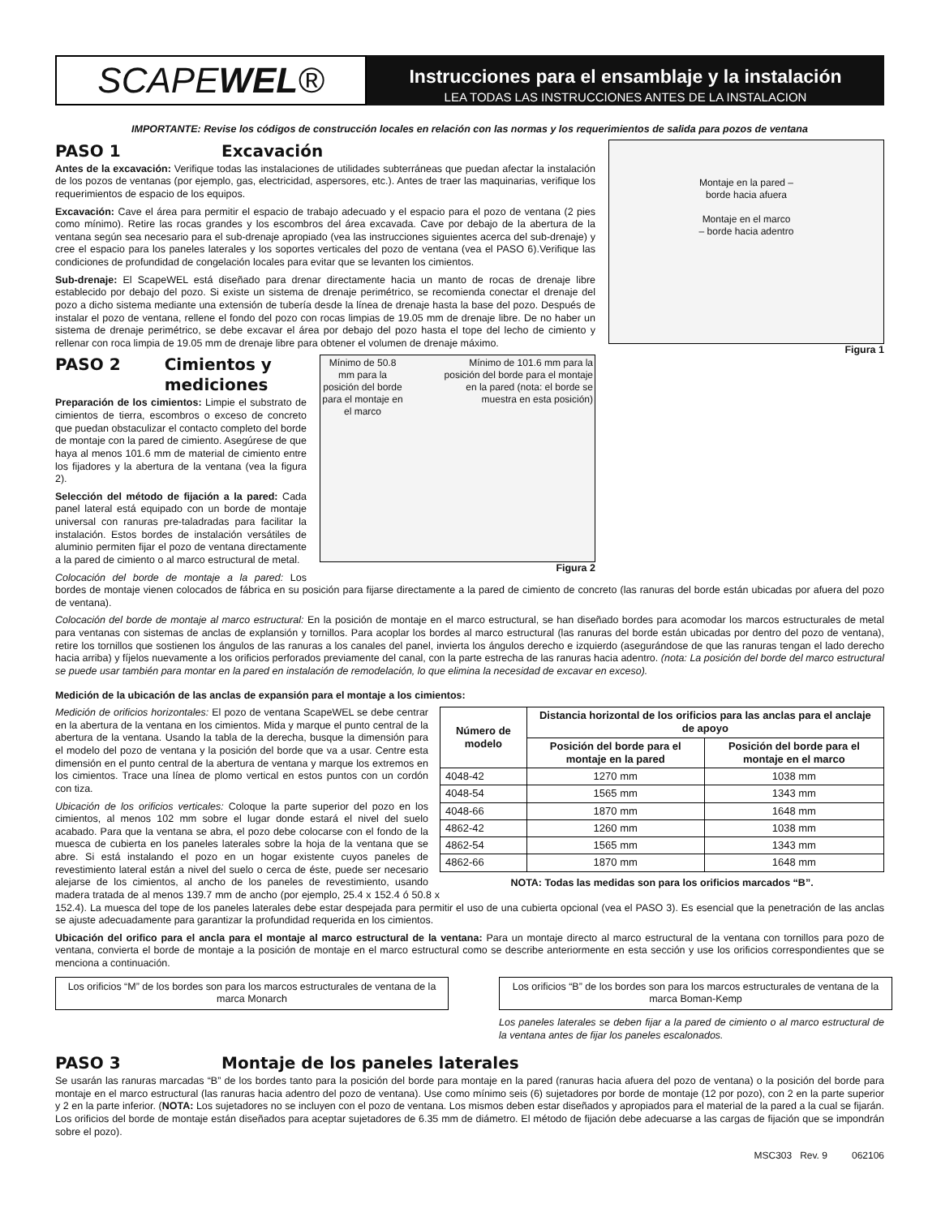SCAPEWEL®
Instrucciones para el ensamblaje y la instalación
LEA TODAS LAS INSTRUCCIONES ANTES DE LA INSTALACION
IMPORTANTE: Revise los códigos de construcción locales en relación con las normas y los requerimientos de salida para pozos de ventana
Montaje en la pared –
borde hacia afuera
Montaje en el marco
– borde hacia adentro
Figura 1
PASO 1 Excavación
Antes de la excavación: Verifique todas las instalaciones de utilidades subterráneas que puedan afectar la instalación de los pozos de ventanas (por ejemplo, gas, electricidad, aspersores, etc.). Antes de traer las maquinarias, verifique los requerimientos de espacio de los equipos.
Excavación: Cave el área para permitir el espacio de trabajo adecuado y el espacio para el pozo de ventana (2 pies como mínimo). Retire las rocas grandes y los escombros del área excavada. Cave por debajo de la abertura de la ventana según sea necesario para el sub-drenaje apropiado (vea las instrucciones siguientes acerca del sub-drenaje) y cree el espacio para los paneles laterales y los soportes verticales del pozo de ventana (vea el PASO 6).Verifique las condiciones de profundidad de congelación locales para evitar que se levanten los cimientos.
Sub-drenaje: El ScapeWEL está diseñado para drenar directamente hacia un manto de rocas de drenaje libre establecido por debajo del pozo. Si existe un sistema de drenaje perimétrico, se recomienda conectar el drenaje del pozo a dicho sistema mediante una extensión de tubería desde la línea de drenaje hasta la base del pozo. Después de instalar el pozo de ventana, rellene el fondo del pozo con rocas limpias de 19.05 mm de drenaje libre. De no haber un sistema de drenaje perimétrico, se debe excavar el área por debajo del pozo hasta el tope del lecho de cimiento y rellenar con roca limpia de 19.05 mm de drenaje libre para obtener el volumen de drenaje máximo.
Mínimo de 50.8 mm para la posición del borde para el montaje en el marco Mínimo de 101.6 mm para la posición del borde para el montaje en la pared (nota: el borde se muestra en esta posición)
Figura 2
PASO 2 Cimientos y mediciones
Preparación de los cimientos: Limpie el substrato de cimientos de tierra, escombros o exceso de concreto que puedan obstaculizar el contacto completo del borde de montaje con la pared de cimiento. Asegúrese de que haya al menos 101.6 mm de material de cimiento entre los fijadores y la abertura de la ventana (vea la figura 2).
Selección del método de fijación a la pared: Cada panel lateral está equipado con un borde de montaje universal con ranuras pre-taladradas para facilitar la instalación. Estos bordes de instalación versátiles de aluminio permiten fijar el pozo de ventana directamente a la pared de cimiento o al marco estructural de metal.
Colocación del borde de montaje a la pared: Los bordes de montaje vienen colocados de fábrica en su posición para fijarse directamente a la pared de cimiento de concreto (las ranuras del borde están ubicadas por afuera del pozo de ventana).
Colocación del borde de montaje al marco estructural: En la posición de montaje en el marco estructural, se han diseñado bordes para acomodar los marcos estructurales de metal para ventanas con sistemas de anclas de explansión y tornillos. Para acoplar los bordes al marco estructural (las ranuras del borde están ubicadas por dentro del pozo de ventana), retire los tornillos que sostienen los ángulos de las ranuras a los canales del panel, invierta los ángulos derecho e izquierdo (asegurándose de que las ranuras tengan el lado derecho hacia arriba) y fíjelos nuevamente a los orificios perforados previamente del canal, con la parte estrecha de las ranuras hacia adentro. (nota: La posición del borde del marco estructural se puede usar también para montar en la pared en instalación de remodelación, lo que elimina la necesidad de excavar en exceso).
Medición de la ubicación de las anclas de expansión para el montaje a los cimientos:
| Número de modelo | Distancia horizontal de los orificios para las anclas para el anclaje de apoyo | |
| --- | --- | --- |
| | Posición del borde para el montaje en la pared | Posición del borde para el montaje en el marco |
| 4048-42 | 1270 mm | 1038 mm |
| 4048-54 | 1565 mm | 1343 mm |
| 4048-66 | 1870 mm | 1648 mm |
| 4862-42 | 1260 mm | 1038 mm |
| 4862-54 | 1565 mm | 1343 mm |
| 4862-66 | 1870 mm | 1648 mm |
Medición de orificios horizontales: El pozo de ventana ScapeWEL se debe centrar en la abertura de la ventana en los cimientos. Mida y marque el punto central de la abertura de la ventana. Usando la tabla de la derecha, busque la dimensión para el modelo del pozo de ventana y la posición del borde que va a usar. Centre esta dimensión en el punto central de la abertura de ventana y marque los extremos en los cimientos. Trace una línea de plomo vertical en estos puntos con un cordón con tiza.
NOTA: Todas las medidas son para los orificios marcados “B”.
Ubicación de los orificios verticales: Coloque la parte superior del pozo en los cimientos, al menos 102 mm sobre el lugar donde estará el nivel del suelo acabado. Para que la ventana se abra, el pozo debe colocarse con el fondo de la muesca de cubierta en los paneles laterales sobre la hoja de la ventana que se abre. Si está instalando el pozo en un hogar existente cuyos paneles de revestimiento lateral están a nivel del suelo o cerca de éste, puede ser necesario alejarse de los cimientos, al ancho de los paneles de revestimiento, usando madera tratada de al menos 139.7 mm de ancho (por ejemplo, 25.4 x 152.4 ó 50.8 x 152.4). La muesca del tope de los paneles laterales debe estar despejada para permitir el uso de una cubierta opcional (vea el PASO 3). Es esencial que la penetración de las anclas se ajuste adecuadamente para garantizar la profundidad requerida en los cimientos.
Ubicación del orifico para el ancla para el montaje al marco estructural de la ventana: Para un montaje directo al marco estructural de la ventana con tornillos para pozo de ventana, convierta el borde de montaje a la posición de montaje en el marco estructural como se describe anteriormente en esta sección y use los orificios correspondientes que se menciona a continuación.
Los orificios “M” de los bordes son para los marcos estructurales de ventana de la marca Monarch
Los orificios “B” de los bordes son para los marcos estructurales de ventana de la marca Boman-Kemp
Los paneles laterales se deben fijar a la pared de cimiento o al marco estructural de la ventana antes de fijar los paneles escalonados.
PASO 3 Montaje de los paneles laterales
Se usarán las ranuras marcadas “B” de los bordes tanto para la posición del borde para montaje en la pared (ranuras hacia afuera del pozo de ventana) o la posición del borde para montaje en el marco estructural (las ranuras hacia adentro del pozo de ventana). Use como mínimo seis (6) sujetadores por borde de montaje (12 por pozo), con 2 en la parte superior y 2 en la parte inferior. (NOTA: Los sujetadores no se incluyen con el pozo de ventana. Los mismos deben estar diseñados y apropiados para el material de la pared a la cual se fijarán. Los orificios del borde de montaje están diseñados para aceptar sujetadores de 6.35 mm de diámetro. El método de fijación debe adecuarse a las cargas de fijación que se impondrán sobre el pozo).
MSC303 Rev. 9 062106